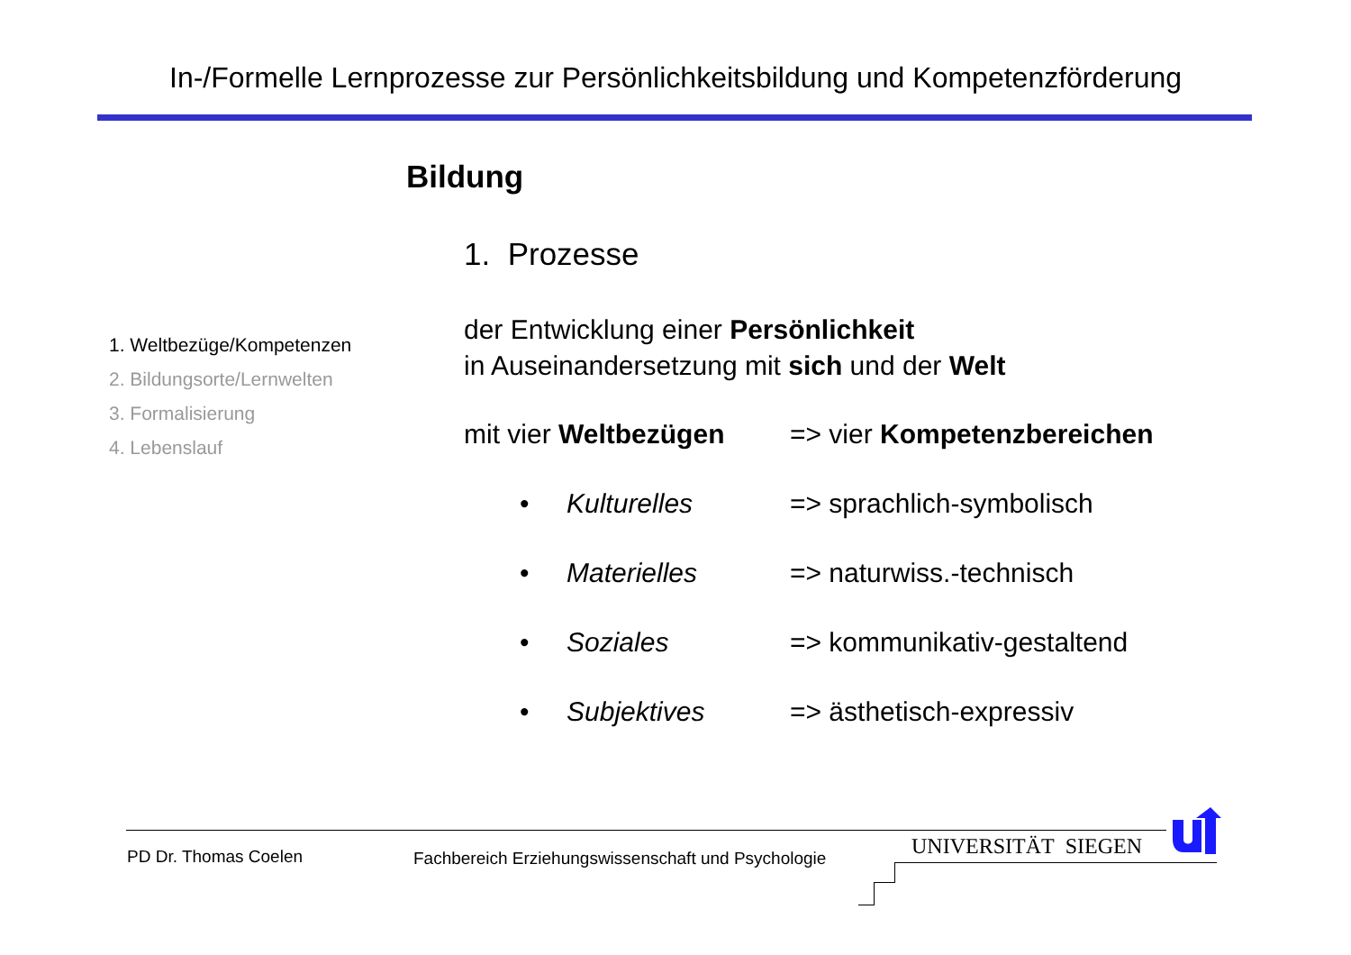In-/Formelle Lernprozesse zur Persönlichkeitsbildung und Kompetenzförderung
Bildung
1. Prozesse
1. Weltbezüge/Kompetenzen
2. Bildungsorte/Lernwelten
3. Formalisierung
4. Lebenslauf
der Entwicklung einer Persönlichkeit
in Auseinandersetzung mit sich und der Welt
mit vier Weltbezügen => vier Kompetenzbereichen
• Kulturelles => sprachlich-symbolisch
• Materielles => naturwiss.-technisch
• Soziales => kommunikativ-gestaltend
• Subjektives => ästhetisch-expressiv
PD Dr. Thomas Coelen
Fachbereich Erziehungswissenschaft und Psychologie
UNIVERSITÄT SIEGEN